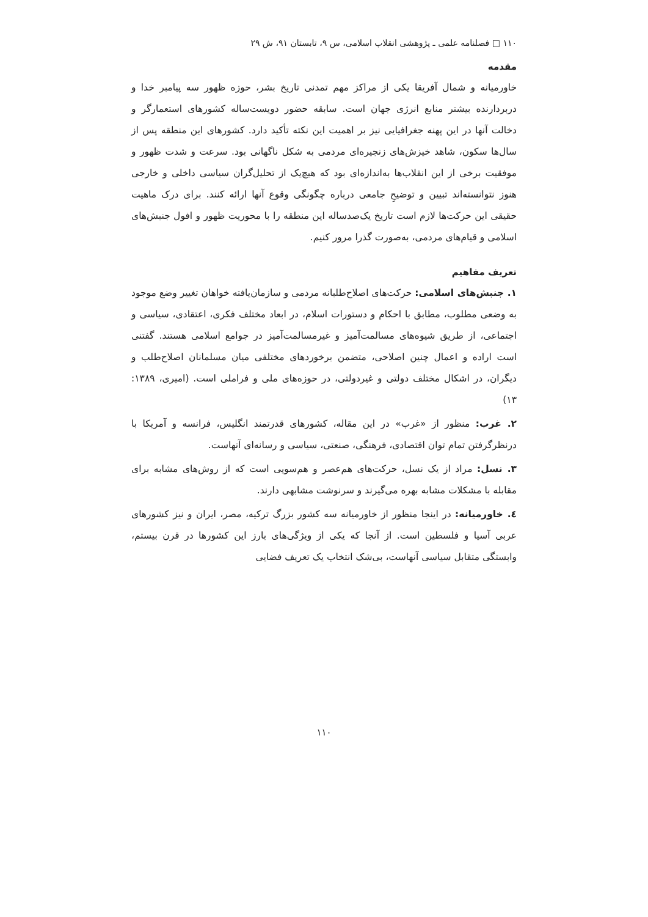۱۱۰ □ فصلنامه علمی ـ پژوهشی انقلاب اسلامی، س ۹، تابستان ۹۱، ش ۲۹
مقدمه
خاورمیانه و شمال آفریقا یکی از مراکز مهم تمدنی تاریخ بشر، حوزه ظهور سه پیامبر خدا و دربردارنده بیشتر منابع انرژی جهان است. سابقه حضور دویست‌ساله کشورهای استعمارگر و دخالت آنها در این پهنه جغرافیایی نیز بر اهمیت این نکته تأکید دارد. کشورهای این منطقه پس از سال‌ها سکون، شاهد خیزش‌های زنجیره‌ای مردمی به شکل ناگهانی بود. سرعت و شدت ظهور و موفقیت برخی از این انقلاب‌ها به‌اندازه‌ای بود که هیچ‌یک از تحلیل‌گران سیاسی داخلی و خارجی هنوز نتوانسته‌اند تبیین و توضیحِ جامعی درباره چگونگی وقوع آنها ارائه کنند. برای درک ماهیت حقیقی این حرکت‌ها لازم است تاریخ یک‌صدساله این منطقه را با محوریت ظهور و افول جنبش‌های اسلامی و قیام‌های مردمی، به‌صورت گذرا مرور کنیم.
تعریف مفاهیم
۱. جنبش‌های اسلامی: حرکت‌های اصلاح‌طلبانه مردمی و سازمان‌یافته خواهان تغییر وضع موجود به وضعی مطلوب، مطابق با احکام و دستورات اسلام، در ابعاد مختلف فکری، اعتقادی، سیاسی و اجتماعی، از طریق شیوه‌های مسالمت‌آمیز و غیرمسالمت‌آمیز در جوامع اسلامی هستند. گفتنی است اراده و اعمال چنین اصلاحی، متضمن برخوردهای مختلفی میان مسلمانان اصلاح‌طلب و دیگران، در اشکال مختلف دولتی و غیردولتی، در حوزه‌های ملی و فراملی است. (امیری، ۱۳۸۹: ۱۳)
۲. غرب: منظور از «غرب» در این مقاله، کشورهای قدرتمند انگلیس، فرانسه و آمریکا با درنظرگرفتن تمام توان اقتصادی، فرهنگی، صنعتی، سیاسی و رسانه‌ای آنهاست.
۳. نسل: مراد از یک نسل، حرکت‌های هم‌عصر و هم‌سویی است که از روش‌های مشابه برای مقابله با مشکلات مشابه بهره می‌گیرند و سرنوشت مشابهی دارند.
٤. خاورمیانه: در اینجا منظور از خاورمیانه سه کشور بزرگ ترکیه، مصر، ایران و نیز کشورهای عربی آسیا و فلسطین است. از آنجا که یکی از ویژگی‌های بارز این کشورها در قرن بیستم، وابستگی متقابل سیاسی آنهاست، بی‌شک انتخاب یک تعریف فضایی
۱۱۰